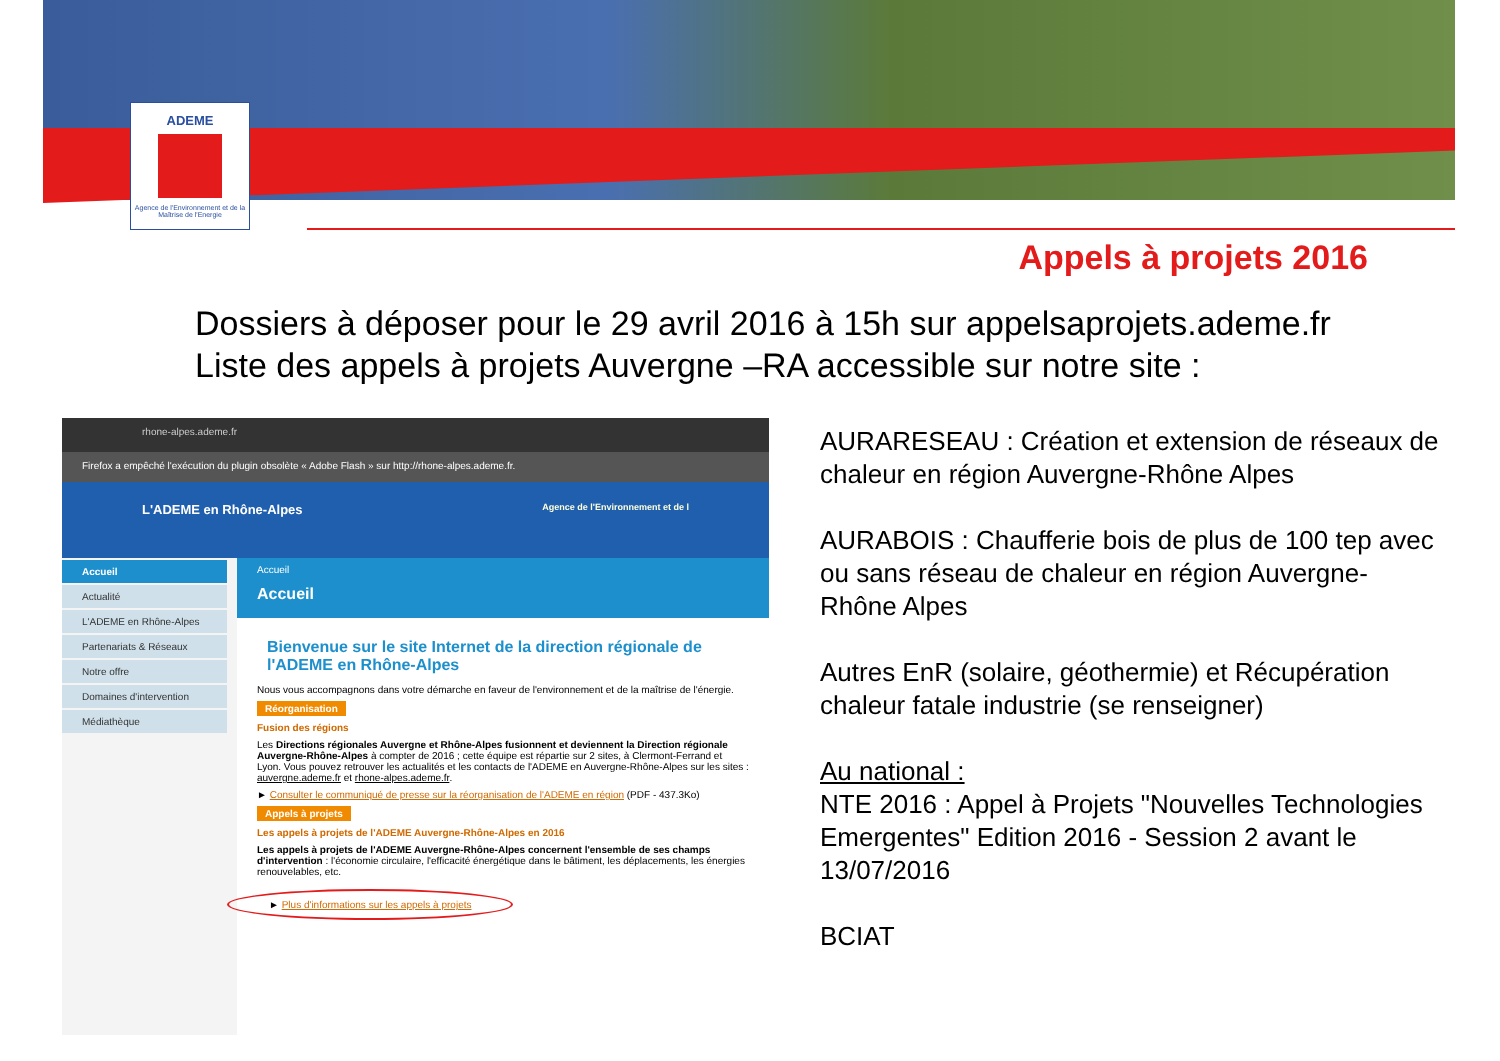ADEME
Agence de l'Environnement et de la Maîtrise de l'Energie
Appels à projets 2016
Dossiers à déposer pour le 29 avril 2016 à 15h sur appelsaprojets.ademe.fr
Liste des appels à projets Auvergne –RA accessible sur notre site :
rhone-alpes.ademe.fr
Firefox a empêché l'exécution du plugin obsolète « Adobe Flash » sur http://rhone-alpes.ademe.fr.
L'ADEME en Rhône-Alpes Agence de l'Environnement et de l
Accueil
Actualité
L'ADEME en Rhône-Alpes
Partenariats & Réseaux
Notre offre
Domaines d'intervention
Médiathèque
Accueil
Accueil
Bienvenue sur le site Internet de la direction régionale de l'ADEME en Rhône-Alpes
Nous vous accompagnons dans votre démarche en faveur de l'environnement et de la maîtrise de l'énergie.
Réorganisation
Fusion des régions
Les Directions régionales Auvergne et Rhône-Alpes fusionnent et deviennent la Direction régionale Auvergne-Rhône-Alpes à compter de 2016 ; cette équipe est répartie sur 2 sites, à Clermont-Ferrand et Lyon. Vous pouvez retrouver les actualités et les contacts de l'ADEME en Auvergne-Rhône-Alpes sur les sites : auvergne.ademe.fr et rhone-alpes.ademe.fr.
► Consulter le communiqué de presse sur la réorganisation de l'ADEME en région (PDF - 437.3Ko)
Appels à projets
Les appels à projets de l'ADEME Auvergne-Rhône-Alpes en 2016
Les appels à projets de l'ADEME Auvergne-Rhône-Alpes concernent l'ensemble de ses champs d'intervention : l'économie circulaire, l'efficacité énergétique dans le bâtiment, les déplacements, les énergies renouvelables, etc.
► Plus d'informations sur les appels à projets
AURARESEAU : Création et extension de réseaux de chaleur en région Auvergne-Rhône Alpes
AURABOIS : Chaufferie bois de plus de 100 tep avec ou sans réseau de chaleur en région Auvergne-Rhône Alpes
Autres EnR (solaire, géothermie) et Récupération chaleur fatale industrie (se renseigner)
Au national :
NTE 2016 : Appel à Projets "Nouvelles Technologies Emergentes" Edition 2016 - Session 2 avant le 13/07/2016
BCIAT